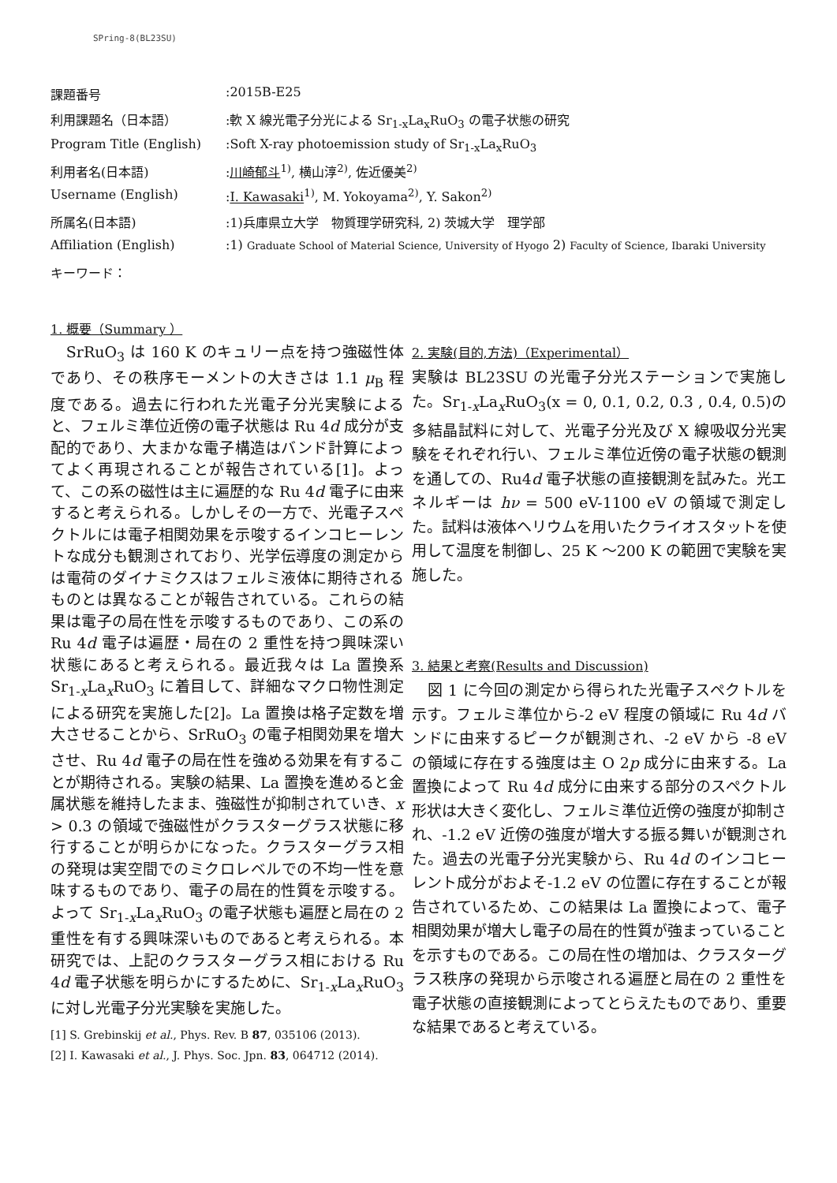SPring-8(BL23SU)
| 課題番号 | :2015B-E25 |
| 利用課題名（日本語） | :軟 X 線光電子分光による Sr<sub>1-x</sub>La<sub>x</sub>RuO<sub>3</sub> の電子状態の研究 |
| Program Title (English) | :Soft X-ray photoemission study of Sr<sub>1-x</sub>La<sub>x</sub>RuO<sub>3</sub> |
| 利用者名(日本語) | : 川崎郁斗<sup>1)</sup>, 横山淳<sup>2)</sup>, 佐近優美<sup>2)</sup> |
| Username (English) | : I. Kawasaki<sup>1)</sup>, M. Yokoyama<sup>2)</sup>, Y. Sakon<sup>2)</sup> |
| 所属名(日本語) | :1)兵庫県立大学 物質理学研究科, 2) 茨城大学 理学部 |
| Affiliation (English) | :1) Graduate School of Material Science, University of Hyogo 2) Faculty of Science, Ibaraki University |
| キーワード： | |
1. 概要（Summary ）
　SrRuO<sub>3</sub> は 160 K のキュリー点を持つ強磁性体であり、その秩序モーメントの大きさは 1.1 μ<sub>B</sub> 程度である。過去に行われた光電子分光実験によると、フェルミ準位近傍の電子状態は Ru 4d 成分が支配的であり、大まかな電子構造はバンド計算によってよく再現されることが報告されている[1]。よって、この系の磁性は主に遍歴的な Ru 4d 電子に由来すると考えられる。しかしその一方で、光電子スペクトルには電子相関効果を示唆するインコヒーレントな成分も観測されており、光学伝導度の測定からは電荷のダイナミクスはフェルミ液体に期待されるものとは異なることが報告されている。これらの結果は電子の局在性を示唆するものであり、この系の Ru 4d 電子は遍歴・局在の 2 重性を持つ興味深い状態にあると考えられる。最近我々は La 置換系 Sr<sub>1-x</sub>La<sub>x</sub>RuO<sub>3</sub> に着目して、詳細なマクロ物性測定による研究を実施した[2]。La 置換は格子定数を増大させることから、SrRuO<sub>3</sub> の電子相関効果を増大させ、Ru 4d 電子の局在性を強める効果を有することが期待される。実験の結果、La 置換を進めると金属状態を維持したまま、強磁性が抑制されていき、x > 0.3 の領域で強磁性がクラスターグラス状態に移行することが明らかになった。クラスターグラス相の発現は実空間でのミクロレベルでの不均一性を意味するものであり、電子の局在的性質を示唆する。よって Sr<sub>1-x</sub>La<sub>x</sub>RuO<sub>3</sub> の電子状態も遍歴と局在の 2 重性を有する興味深いものであると考えられる。本研究では、上記のクラスターグラス相における Ru 4d 電子状態を明らかにするために、Sr<sub>1-x</sub>La<sub>x</sub>RuO<sub>3</sub> に対し光電子分光実験を実施した。
[1] S. Grebinskij et al., Phys. Rev. B 87, 035106 (2013).
[2] I. Kawasaki et al., J. Phys. Soc. Jpn. 83, 064712 (2014).
2. 実験(目的,方法)（Experimental）
実験は BL23SU の光電子分光ステーションで実施した。Sr<sub>1-x</sub>La<sub>x</sub>RuO<sub>3</sub>(x = 0, 0.1, 0.2, 0.3 , 0.4, 0.5)の多結晶試料に対して、光電子分光及び X 線吸収分光実験をそれぞれ行い、フェルミ準位近傍の電子状態の観測を通しての、Ru4d 電子状態の直接観測を試みた。光エネルギーは hν = 500 eV-1100 eV の領域で測定した。試料は液体ヘリウムを用いたクライオスタットを使用して温度を制御し、25 K 〜200 K の範囲で実験を実施した。
3. 結果と考察(Results and Discussion)
　図 1 に今回の測定から得られた光電子スペクトルを示す。フェルミ準位から-2 eV 程度の領域に Ru 4d バンドに由来するピークが観測され、-2 eV から -8 eV の領域に存在する強度は主 O 2p 成分に由来する。La 置換によって Ru 4d 成分に由来する部分のスペクトル形状は大きく変化し、フェルミ準位近傍の強度が抑制され、-1.2 eV 近傍の強度が増大する振る舞いが観測された。過去の光電子分光実験から、Ru 4d のインコヒーレント成分がおよそ-1.2 eV の位置に存在することが報告されているため、この結果は La 置換によって、電子相関効果が増大し電子の局在的性質が強まっていることを示すものである。この局在性の増加は、クラスターグラス秩序の発現から示唆される遍歴と局在の 2 重性を電子状態の直接観測によってとらえたものであり、重要な結果であると考えている。